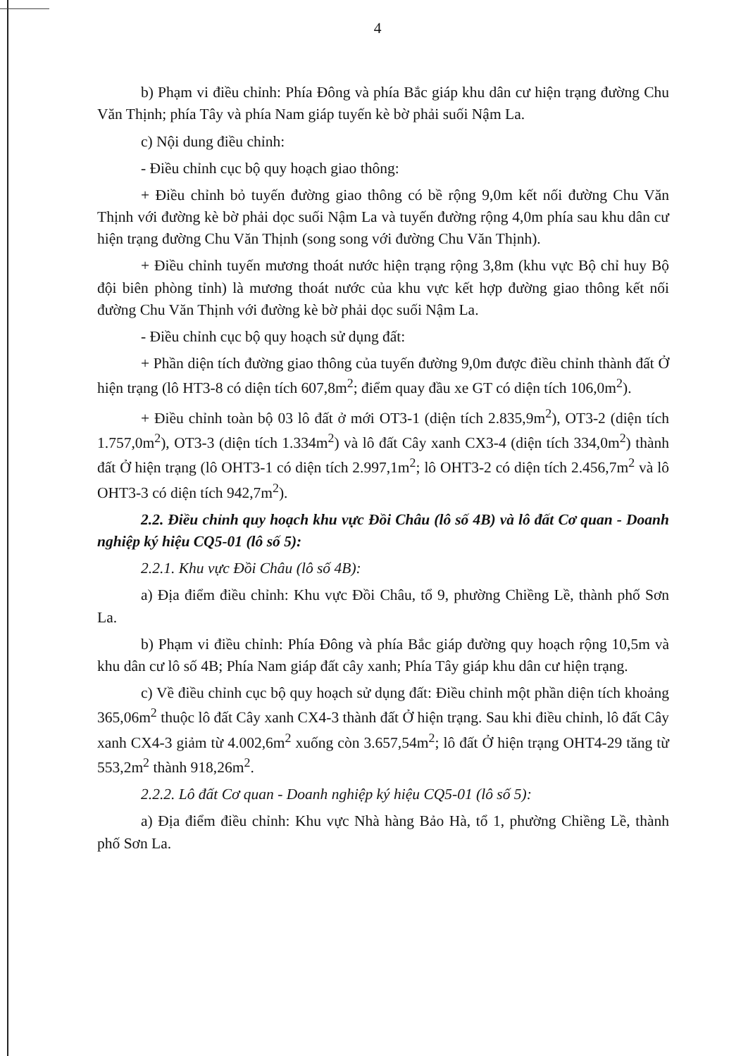4
b) Phạm vi điều chỉnh: Phía Đông và phía Bắc giáp khu dân cư hiện trạng đường Chu Văn Thịnh; phía Tây và phía Nam giáp tuyến kè bờ phải suối Nậm La.
c) Nội dung điều chỉnh:
- Điều chỉnh cục bộ quy hoạch giao thông:
+ Điều chỉnh bỏ tuyến đường giao thông có bề rộng 9,0m kết nối đường Chu Văn Thịnh với đường kè bờ phải dọc suối Nậm La và tuyến đường rộng 4,0m phía sau khu dân cư hiện trạng đường Chu Văn Thịnh (song song với đường Chu Văn Thịnh).
+ Điều chỉnh tuyến mương thoát nước hiện trạng rộng 3,8m (khu vực Bộ chỉ huy Bộ đội biên phòng tỉnh) là mương thoát nước của khu vực kết hợp đường giao thông kết nối đường Chu Văn Thịnh với đường kè bờ phải dọc suối Nậm La.
- Điều chỉnh cục bộ quy hoạch sử dụng đất:
+ Phần diện tích đường giao thông của tuyến đường 9,0m được điều chỉnh thành đất Ở hiện trạng (lô HT3-8 có diện tích 607,8m<sup>2</sup>; điểm quay đầu xe GT có diện tích 106,0m<sup>2</sup>).
+ Điều chỉnh toàn bộ 03 lô đất ở mới OT3-1 (diện tích 2.835,9m<sup>2</sup>), OT3-2 (diện tích 1.757,0m<sup>2</sup>), OT3-3 (diện tích 1.334m<sup>2</sup>) và lô đất Cây xanh CX3-4 (diện tích 334,0m<sup>2</sup>) thành đất Ở hiện trạng (lô OHT3-1 có diện tích 2.997,1m<sup>2</sup>; lô OHT3-2 có diện tích 2.456,7m<sup>2</sup> và lô OHT3-3 có diện tích 942,7m<sup>2</sup>).
2.2. Điều chỉnh quy hoạch khu vực Đồi Châu (lô số 4B) và lô đất Cơ quan - Doanh nghiệp ký hiệu CQ5-01 (lô số 5):
2.2.1. Khu vực Đồi Châu (lô số 4B):
a) Địa điểm điều chỉnh: Khu vực Đồi Châu, tổ 9, phường Chiềng Lề, thành phố Sơn La.
b) Phạm vi điều chỉnh: Phía Đông và phía Bắc giáp đường quy hoạch rộng 10,5m và khu dân cư lô số 4B; Phía Nam giáp đất cây xanh; Phía Tây giáp khu dân cư hiện trạng.
c) Về điều chỉnh cục bộ quy hoạch sử dụng đất: Điều chỉnh một phần diện tích khoảng 365,06m<sup>2</sup> thuộc lô đất Cây xanh CX4-3 thành đất Ở hiện trạng. Sau khi điều chỉnh, lô đất Cây xanh CX4-3 giảm từ 4.002,6m<sup>2</sup> xuống còn 3.657,54m<sup>2</sup>; lô đất Ở hiện trạng OHT4-29 tăng từ 553,2m<sup>2</sup> thành 918,26m<sup>2</sup>.
2.2.2. Lô đất Cơ quan - Doanh nghiệp ký hiệu CQ5-01 (lô số 5):
a) Địa điểm điều chỉnh: Khu vực Nhà hàng Bảo Hà, tổ 1, phường Chiềng Lề, thành phố Sơn La.